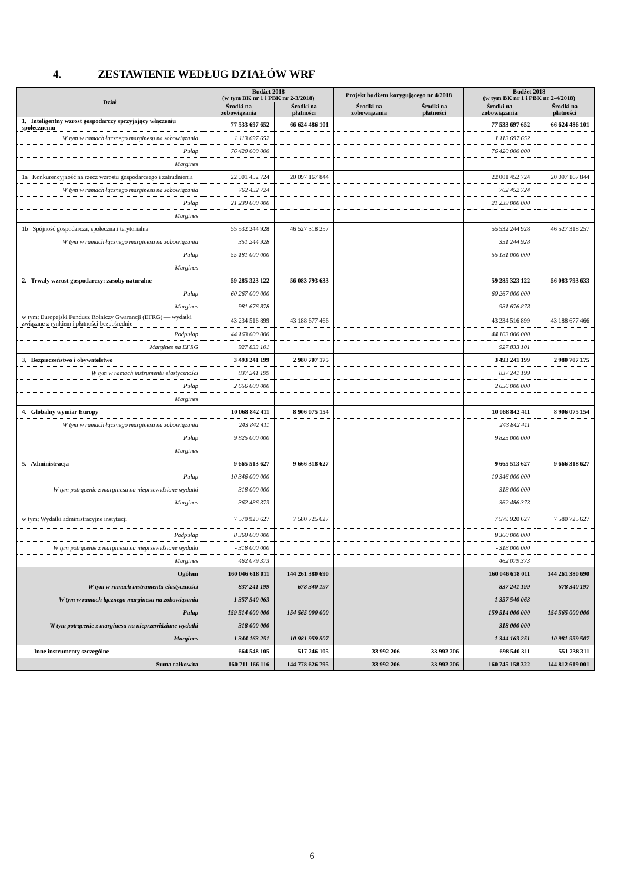4. ZESTAWIENIE WEDŁUG DZIAŁÓW WRF
| Dział | Budżet 2018 (w tym BK nr 1 i PBK nr 2-3/2018) | | Projekt budżetu korygującego nr 4/2018 | | Budżet 2018 (w tym BK nr 1 i PBK nr 2-4/2018) | |
| --- | --- | --- | --- | --- | --- | --- |
| | Środki na zobowiązania | Środki na płatności | Środki na zobowiązania | Środki na płatności | Środki na zobowiązania | Środki na płatności |
| 1. Inteligentny wzrost gospodarczy sprzyjający włączeniu społecznemu | 77 533 697 652 | 66 624 486 101 | | | 77 533 697 652 | 66 624 486 101 |
| W tym w ramach łącznego marginesu na zobowiązania | 1 113 697 652 | | | | 1 113 697 652 | |
| Pułap | 76 420 000 000 | | | | 76 420 000 000 | |
| Margines | | | | | | |
| 1a Konkurencyjność na rzecz wzrostu gospodarczego i zatrudnienia | 22 001 452 724 | 20 097 167 844 | | | 22 001 452 724 | 20 097 167 844 |
| W tym w ramach łącznego marginesu na zobowiązania | 762 452 724 | | | | 762 452 724 | |
| Pułap | 21 239 000 000 | | | | 21 239 000 000 | |
| Margines | | | | | | |
| 1b Spójność gospodarcza, społeczna i terytorialna | 55 532 244 928 | 46 527 318 257 | | | 55 532 244 928 | 46 527 318 257 |
| W tym w ramach łącznego marginesu na zobowiązania | 351 244 928 | | | | 351 244 928 | |
| Pułap | 55 181 000 000 | | | | 55 181 000 000 | |
| Margines | | | | | | |
| 2. Trwały wzrost gospodarczy: zasoby naturalne | 59 285 323 122 | 56 083 793 633 | | | 59 285 323 122 | 56 083 793 633 |
| Pułap | 60 267 000 000 | | | | 60 267 000 000 | |
| Margines | 981 676 878 | | | | 981 676 878 | |
| w tym: Europejski Fundusz Rolniczy Gwarancji (EFRG) — wydatki związane z rynkiem i płatności bezpośrednie | 43 234 516 899 | 43 188 677 466 | | | 43 234 516 899 | 43 188 677 466 |
| Podpułap | 44 163 000 000 | | | | 44 163 000 000 | |
| Margines na EFRG | 927 833 101 | | | | 927 833 101 | |
| 3. Bezpieczeństwo i obywatelstwo | 3 493 241 199 | 2 980 707 175 | | | 3 493 241 199 | 2 980 707 175 |
| W tym w ramach instrumentu elastyczności | 837 241 199 | | | | 837 241 199 | |
| Pułap | 2 656 000 000 | | | | 2 656 000 000 | |
| Margines | | | | | | |
| 4. Globalny wymiar Europy | 10 068 842 411 | 8 906 075 154 | | | 10 068 842 411 | 8 906 075 154 |
| W tym w ramach łącznego marginesu na zobowiązania | 243 842 411 | | | | 243 842 411 | |
| Pułap | 9 825 000 000 | | | | 9 825 000 000 | |
| Margines | | | | | | |
| 5. Administracja | 9 665 513 627 | 9 666 318 627 | | | 9 665 513 627 | 9 666 318 627 |
| Pułap | 10 346 000 000 | | | | 10 346 000 000 | |
| W tym potrącenie z marginesu na nieprzewidziane wydatki | - 318 000 000 | | | | - 318 000 000 | |
| Margines | 362 486 373 | | | | 362 486 373 | |
| w tym: Wydatki administracyjne instytucji | 7 579 920 627 | 7 580 725 627 | | | 7 579 920 627 | 7 580 725 627 |
| Podpułap | 8 360 000 000 | | | | 8 360 000 000 | |
| W tym potrącenie z marginesu na nieprzewidziane wydatki | - 318 000 000 | | | | - 318 000 000 | |
| Margines | 462 079 373 | | | | 462 079 373 | |
| Ogółem | 160 046 618 011 | 144 261 380 690 | | | 160 046 618 011 | 144 261 380 690 |
| W tym w ramach instrumentu elastyczności | 837 241 199 | 678 340 197 | | | 837 241 199 | 678 340 197 |
| W tym w ramach łącznego marginesu na zobowiązania | 1 357 540 063 | | | | 1 357 540 063 | |
| Pułap | 159 514 000 000 | 154 565 000 000 | | | 159 514 000 000 | 154 565 000 000 |
| W tym potrącenie z marginesu na nieprzewidziane wydatki | - 318 000 000 | | | | - 318 000 000 | |
| Margines | 1 344 163 251 | 10 981 959 507 | | | 1 344 163 251 | 10 981 959 507 |
| Inne instrumenty szczególne | 664 548 105 | 517 246 105 | 33 992 206 | 33 992 206 | 698 540 311 | 551 238 311 |
| Suma całkowita | 160 711 166 116 | 144 778 626 795 | 33 992 206 | 33 992 206 | 160 745 158 322 | 144 812 619 001 |
6